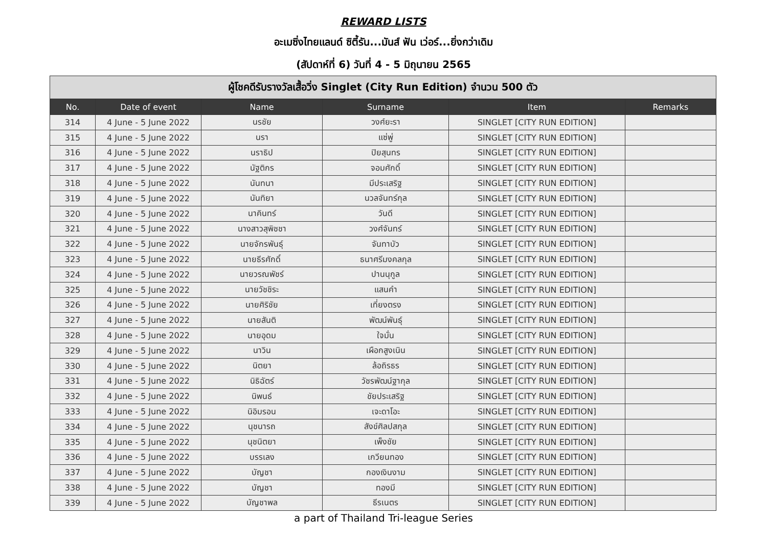REWARD LISTS
อะเมซิ่งไทยแลนด์ ซิตี้รัน...มันส์ ฟัน เว่อร์...ยิ่งกว่าเดิม
(สัปดาห์ที่ 6) วันที่ 4 - 5 มิถุนายน 2565
| ผู้โชคดีรับรางวัลเสื้อวิ่ง Singlet (City Run Edition) จำนวน 500 ตัว | | | | | |
| No. | Date of event | Name | Surname | Item | Remarks |
| 314 | 4 June - 5 June 2022 | นรชัย | วงศ์ยะรา | SINGLET [CITY RUN EDITION] | |
| 315 | 4 June - 5 June 2022 | นรา | แซ่พู่ | SINGLET [CITY RUN EDITION] | |
| 316 | 4 June - 5 June 2022 | นราธิป | ปิยสุนทร | SINGLET [CITY RUN EDITION] | |
| 317 | 4 June - 5 June 2022 | นัฐติกร | จอมศักดิ์ | SINGLET [CITY RUN EDITION] | |
| 318 | 4 June - 5 June 2022 | นันทนา | มีประเสริฐ | SINGLET [CITY RUN EDITION] | |
| 319 | 4 June - 5 June 2022 | นันทิยา | นวลจันทร์กุล | SINGLET [CITY RUN EDITION] | |
| 320 | 4 June - 5 June 2022 | นาคินทร์ | วันดี | SINGLET [CITY RUN EDITION] | |
| 321 | 4 June - 5 June 2022 | นางสาวสุพิชชา | วงศ์จันทร์ | SINGLET [CITY RUN EDITION] | |
| 322 | 4 June - 5 June 2022 | นายจักรพันธุ์ | จันทาบัว | SINGLET [CITY RUN EDITION] | |
| 323 | 4 June - 5 June 2022 | นายธีรศักดิ์ | ธนาศรีมงคลกุล | SINGLET [CITY RUN EDITION] | |
| 324 | 4 June - 5 June 2022 | นายวรณพัชร์ | ปานนุกูล | SINGLET [CITY RUN EDITION] | |
| 325 | 4 June - 5 June 2022 | นายวัชชิระ | แสนคำ | SINGLET [CITY RUN EDITION] | |
| 326 | 4 June - 5 June 2022 | นายศิริชัย | เที่ยงตรง | SINGLET [CITY RUN EDITION] | |
| 327 | 4 June - 5 June 2022 | นายสันติ | พัฒน์พันธุ์ | SINGLET [CITY RUN EDITION] | |
| 328 | 4 June - 5 June 2022 | นายอุดม | ใจมั่น | SINGLET [CITY RUN EDITION] | |
| 329 | 4 June - 5 June 2022 | นาวิน | เผือกสูงเนิน | SINGLET [CITY RUN EDITION] | |
| 330 | 4 June - 5 June 2022 | นิตยา | ล้อถิรธร | SINGLET [CITY RUN EDITION] | |
| 331 | 4 June - 5 June 2022 | นิธิฉัตร์ | วัชรพัฒน์ฐากุล | SINGLET [CITY RUN EDITION] | |
| 332 | 4 June - 5 June 2022 | นิพนธ์ | ชัยประเสริฐ | SINGLET [CITY RUN EDITION] | |
| 333 | 4 June - 5 June 2022 | นิอิมรอน | เจะดาโอะ | SINGLET [CITY RUN EDITION] | |
| 334 | 4 June - 5 June 2022 | นุชนารถ | สังข์ศิลปสกุล | SINGLET [CITY RUN EDITION] | |
| 335 | 4 June - 5 June 2022 | นุชนิตยา | เพ็งชัย | SINGLET [CITY RUN EDITION] | |
| 336 | 4 June - 5 June 2022 | บรรเลง | เกวียนทอง | SINGLET [CITY RUN EDITION] | |
| 337 | 4 June - 5 June 2022 | บัญชา | กองเงินงาม | SINGLET [CITY RUN EDITION] | |
| 338 | 4 June - 5 June 2022 | บัญชา | ทองมี | SINGLET [CITY RUN EDITION] | |
| 339 | 4 June - 5 June 2022 | บัญชาพล | ธีรเนตร | SINGLET [CITY RUN EDITION] | |
a part of Thailand Tri-league Series